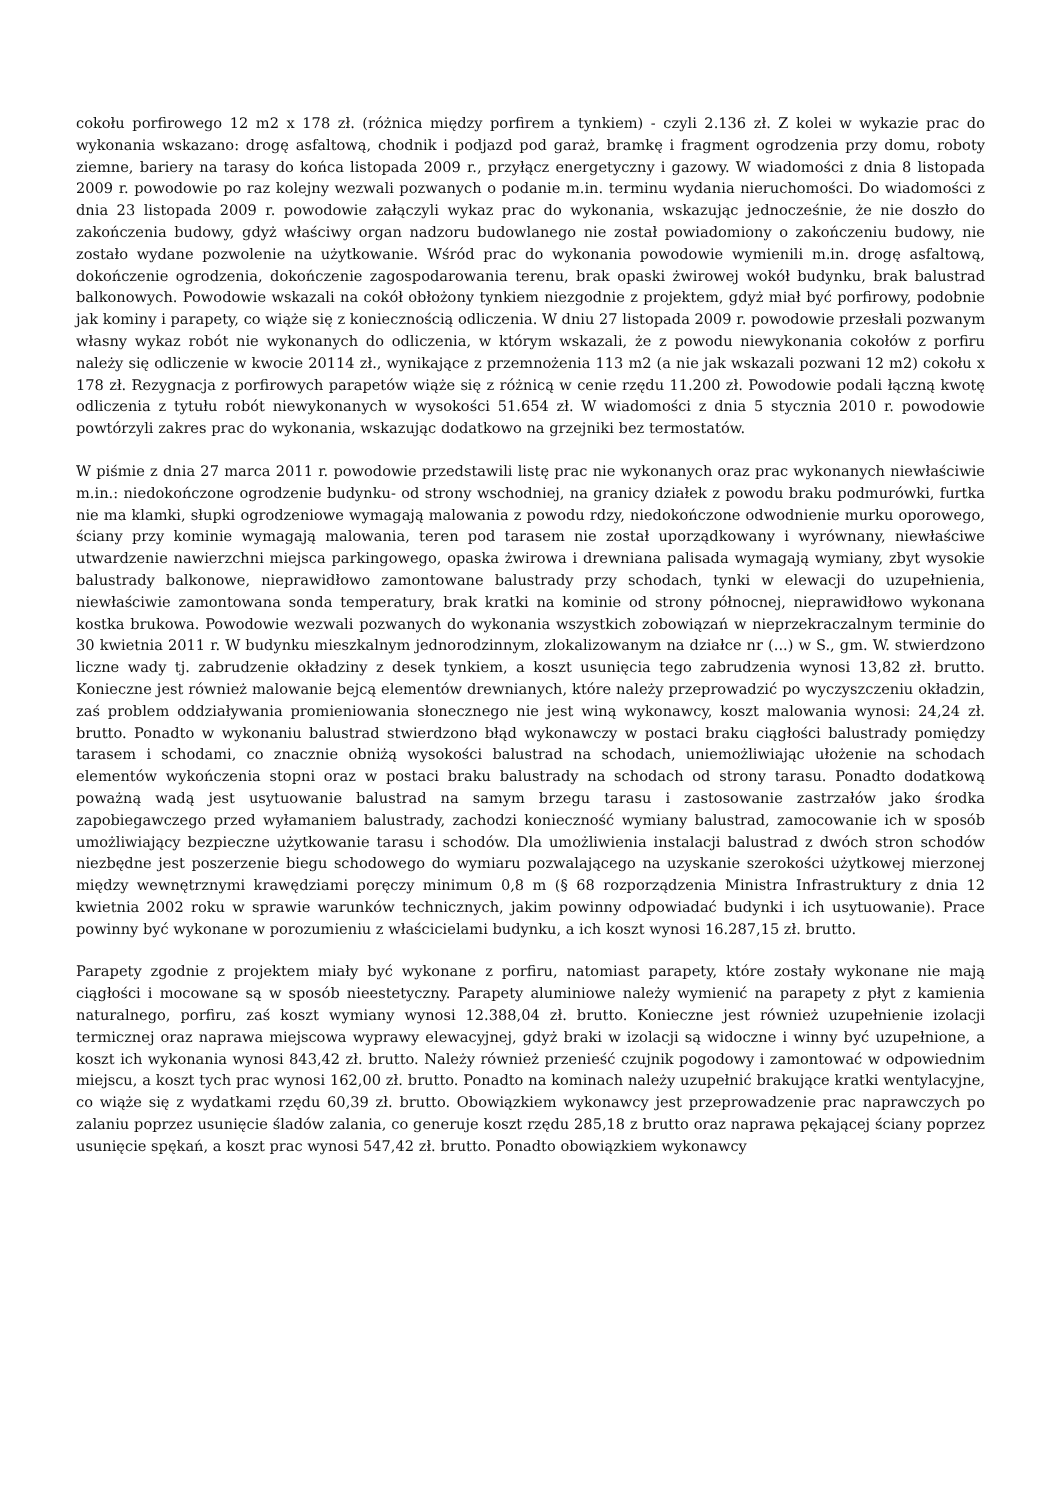cokołu porfirowego 12 m2 x 178 zł. (różnica między porfirem a tynkiem) - czyli 2.136 zł. Z kolei w wykazie prac do wykonania wskazano: drogę asfaltową, chodnik i podjazd pod garaż, bramkę i fragment ogrodzenia przy domu, roboty ziemne, bariery na tarasy do końca listopada 2009 r., przyłącz energetyczny i gazowy. W wiadomości z dnia 8 listopada 2009 r. powodowie po raz kolejny wezwali pozwanych o podanie m.in. terminu wydania nieruchomości. Do wiadomości z dnia 23 listopada 2009 r. powodowie załączyli wykaz prac do wykonania, wskazując jednocześnie, że nie doszło do zakończenia budowy, gdyż właściwy organ nadzoru budowlanego nie został powiadomiony o zakończeniu budowy, nie zostało wydane pozwolenie na użytkowanie. Wśród prac do wykonania powodowie wymienili m.in. drogę asfaltową, dokończenie ogrodzenia, dokończenie zagospodarowania terenu, brak opaski żwirowej wokół budynku, brak balustrad balkonowych. Powodowie wskazali na cokół obłożony tynkiem niezgodnie z projektem, gdyż miał być porfirowy, podobnie jak kominy i parapety, co wiąże się z koniecznością odliczenia. W dniu 27 listopada 2009 r. powodowie przesłali pozwanym własny wykaz robót nie wykonanych do odliczenia, w którym wskazali, że z powodu niewykonania cokołów z porfiru należy się odliczenie w kwocie 20114 zł., wynikające z przemnożenia 113 m2 (a nie jak wskazali pozwani 12 m2) cokołu x 178 zł. Rezygnacja z porfirowych parapetów wiąże się z różnicą w cenie rzędu 11.200 zł. Powodowie podali łączną kwotę odliczenia z tytułu robót niewykonanych w wysokości 51.654 zł. W wiadomości z dnia 5 stycznia 2010 r. powodowie powtórzyli zakres prac do wykonania, wskazując dodatkowo na grzejniki bez termostatów.
W piśmie z dnia 27 marca 2011 r. powodowie przedstawili listę prac nie wykonanych oraz prac wykonanych niewłaściwie m.in.: niedokończone ogrodzenie budynku- od strony wschodniej, na granicy działek z powodu braku podmurówki, furtka nie ma klamki, słupki ogrodzeniowe wymagają malowania z powodu rdzy, niedokończone odwodnienie murku oporowego, ściany przy kominie wymagają malowania, teren pod tarasem nie został uporządkowany i wyrównany, niewłaściwe utwardzenie nawierzchni miejsca parkingowego, opaska żwirowa i drewniana palisada wymagają wymiany, zbyt wysokie balustrady balkonowe, nieprawidłowo zamontowane balustrady przy schodach, tynki w elewacji do uzupełnienia, niewłaściwie zamontowana sonda temperatury, brak kratki na kominie od strony północnej, nieprawidłowo wykonana kostka brukowa. Powodowie wezwali pozwanych do wykonania wszystkich zobowiązań w nieprzekraczalnym terminie do 30 kwietnia 2011 r. W budynku mieszkalnym jednorodzinnym, zlokalizowanym na działce nr (...) w S., gm. W. stwierdzono liczne wady tj. zabrudzenie okładziny z desek tynkiem, a koszt usunięcia tego zabrudzenia wynosi 13,82 zł. brutto. Konieczne jest również malowanie bejcą elementów drewnianych, które należy przeprowadzić po wyczyszczeniu okładzin, zaś problem oddziaływania promieniowania słonecznego nie jest winą wykonawcy, koszt malowania wynosi: 24,24 zł. brutto. Ponadto w wykonaniu balustrad stwierdzono błąd wykonawczy w postaci braku ciągłości balustrady pomiędzy tarasem i schodami, co znacznie obniżą wysokości balustrad na schodach, uniemożliwiając ułożenie na schodach elementów wykończenia stopni oraz w postaci braku balustrady na schodach od strony tarasu. Ponadto dodatkową poważną wadą jest usytuowanie balustrad na samym brzegu tarasu i zastosowanie zastrzałów jako środka zapobiegawczego przed wyłamaniem balustrady, zachodzi konieczność wymiany balustrad, zamocowanie ich w sposób umożliwiający bezpieczne użytkowanie tarasu i schodów. Dla umożliwienia instalacji balustrad z dwóch stron schodów niezbędne jest poszerzenie biegu schodowego do wymiaru pozwalającego na uzyskanie szerokości użytkowej mierzonej między wewnętrznymi krawędziami poręczy minimum 0,8 m (§ 68 rozporządzenia Ministra Infrastruktury z dnia 12 kwietnia 2002 roku w sprawie warunków technicznych, jakim powinny odpowiadać budynki i ich usytuowanie). Prace powinny być wykonane w porozumieniu z właścicielami budynku, a ich koszt wynosi 16.287,15 zł. brutto.
Parapety zgodnie z projektem miały być wykonane z porfiru, natomiast parapety, które zostały wykonane nie mają ciągłości i mocowane są w sposób nieestetyczny. Parapety aluminiowe należy wymienić na parapety z płyt z kamienia naturalnego, porfiru, zaś koszt wymiany wynosi 12.388,04 zł. brutto. Konieczne jest również uzupełnienie izolacji termicznej oraz naprawa miejscowa wyprawy elewacyjnej, gdyż braki w izolacji są widoczne i winny być uzupełnione, a koszt ich wykonania wynosi 843,42 zł. brutto. Należy również przenieść czujnik pogodowy i zamontować w odpowiednim miejscu, a koszt tych prac wynosi 162,00 zł. brutto. Ponadto na kominach należy uzupełnić brakujące kratki wentylacyjne, co wiąże się z wydatkami rzędu 60,39 zł. brutto. Obowiązkiem wykonawcy jest przeprowadzenie prac naprawczych po zalaniu poprzez usunięcie śladów zalania, co generuje koszt rzędu 285,18 z brutto oraz naprawa pękającej ściany poprzez usunięcie spękań, a koszt prac wynosi 547,42 zł. brutto. Ponadto obowiązkiem wykonawcy